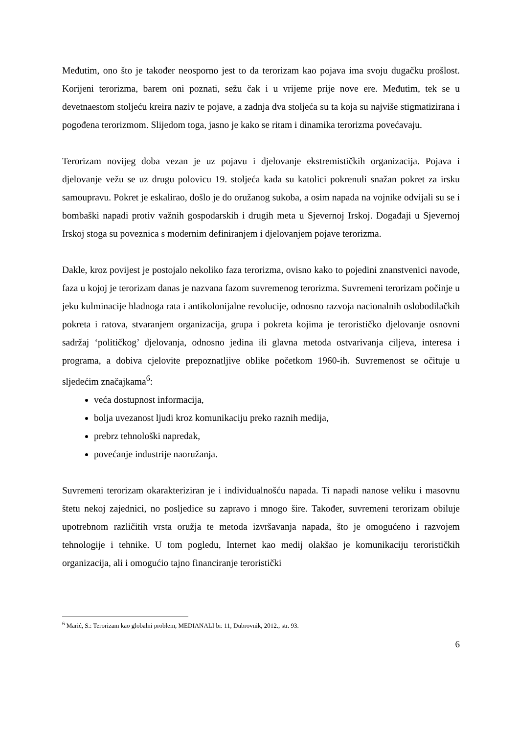Međutim, ono što je također neosporno jest to da terorizam kao pojava ima svoju dugačku prošlost. Korijeni terorizma, barem oni poznati, sežu čak i u vrijeme prije nove ere. Međutim, tek se u devetnaestom stoljeću kreira naziv te pojave, a zadnja dva stoljeća su ta koja su najviše stigmatizirana i pogođena terorizmom. Slijedom toga, jasno je kako se ritam i dinamika terorizma povećavaju.
Terorizam novijeg doba vezan je uz pojavu i djelovanje ekstremističkih organizacija. Pojava i djelovanje vežu se uz drugu polovicu 19. stoljeća kada su katolici pokrenuli snažan pokret za irsku samoupravu. Pokret je eskalirao, došlo je do oružanog sukoba, a osim napada na vojnike odvijali su se i bombaški napadi protiv važnih gospodarskih i drugih meta u Sjevernoj Irskoj. Događaji u Sjevernoj Irskoj stoga su poveznica s modernim definiranjem i djelovanjem pojave terorizma.
Dakle, kroz povijest je postojalo nekoliko faza terorizma, ovisno kako to pojedini znanstvenici navode, faza u kojoj je terorizam danas je nazvana fazom suvremenog terorizma. Suvremeni terorizam počinje u jeku kulminacije hladnoga rata i antikolonijalne revolucije, odnosno razvoja nacionalnih oslobodilačkih pokreta i ratova, stvaranjem organizacija, grupa i pokreta kojima je terorističko djelovanje osnovni sadržaj ‘političkog’ djelovanja, odnosno jedina ili glavna metoda ostvarivanja ciljeva, interesa i programa, a dobiva cjelovite prepoznatljive oblike početkom 1960-ih. Suvremenost se očituje u sljedećim značajkama<sup>6</sup>:
veća dostupnost informacija,
bolja uvezanost ljudi kroz komunikaciju preko raznih medija,
prebrz tehnološki napredak,
povećanje industrije naoružanja.
Suvremeni terorizam okarakteriziran je i individualnošću napada. Ti napadi nanose veliku i masovnu štetu nekoj zajednici, no posljedice su zapravo i mnogo šire. Također, suvremeni terorizam obiluje upotrebnom različitih vrsta oružja te metoda izvršavanja napada, što je omogućeno i razvojem tehnologije i tehnike. U tom pogledu, Internet kao medij olakšao je komunikaciju terorističkih organizacija, ali i omogućio tajno financiranje teroristički
<sup>6</sup> Marić, S.: Terorizam kao globalni problem, MEDIANALI br. 11, Dubrovnik, 2012., str. 93.
6